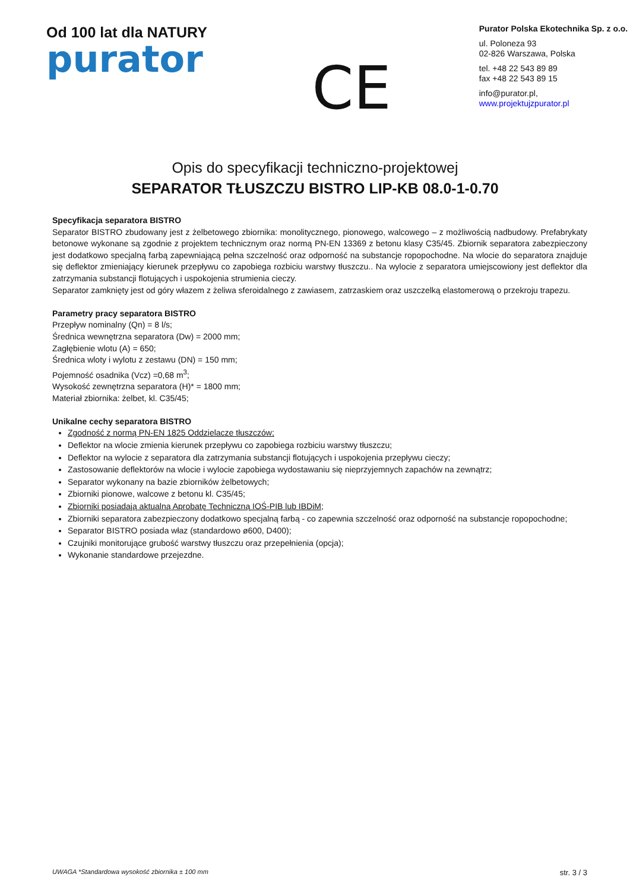Od 100 lat dla NATURY
purator
CE
Purator Polska Ekotechnika Sp. z o.o.
ul. Poloneza 93
02-826 Warszawa, Polska
tel. +48 22 543 89 89
fax +48 22 543 89 15
info@purator.pl, www.projektujzpurator.pl
Opis do specyfikacji techniczno-projektowej
SEPARATOR TŁUSZCZU BISTRO LIP-KB 08.0-1-0.70
Specyfikacja separatora BISTRO
Separator BISTRO zbudowany jest z żelbetowego zbiornika: monolitycznego, pionowego, walcowego – z możliwością nadbudowy. Prefabrykaty betonowe wykonane są zgodnie z projektem technicznym oraz normą PN-EN 13369 z betonu klasy C35/45. Zbiornik separatora zabezpieczony jest dodatkowo specjalną farbą zapewniającą pełna szczelność oraz odporność na substancje ropopochodne. Na wlocie do separatora znajduje się deflektor zmieniający kierunek przepływu co zapobiega rozbiciu warstwy tłuszczu.. Na wylocie z separatora umiejscowiony jest deflektor dla zatrzymania substancji flotujących i uspokojenia strumienia cieczy.
Separator zamknięty jest od góry włazem z żeliwa sferoidalnego z zawiasem, zatrzaskiem oraz uszczelką elastomerową o przekroju trapezu.
Parametry pracy separatora BISTRO
Przepływ nominalny (Qn) = 8 l/s;
Średnica wewnętrzna separatora (Dw) = 2000 mm;
Zagłębienie wlotu (A) = 650;
Średnica wloty i wylotu z zestawu (DN) = 150 mm;
Pojemność osadnika (Vcz) =0,68 m<sup>3</sup>;
Wysokość zewnętrzna separatora (H)* = 1800 mm;
Materiał zbiornika: żelbet, kl. C35/45;
Unikalne cechy separatora BISTRO
Zgodność z normą PN-EN 1825 Oddzielacze tłuszczów;
Deflektor na wlocie zmienia kierunek przepływu co zapobiega rozbiciu warstwy tłuszczu;
Deflektor na wylocie z separatora dla zatrzymania substancji flotujących i uspokojenia przepływu cieczy;
Zastosowanie deflektorów na wlocie i wylocie zapobiega wydostawaniu się nieprzyjemnych zapachów na zewnątrz;
Separator wykonany na bazie zbiorników żelbetowych;
Zbiorniki pionowe, walcowe z betonu kl. C35/45;
Zbiorniki posiadają aktualną Aprobatę Techniczną IOŚ-PIB lub IBDiM;
Zbiorniki separatora zabezpieczony dodatkowo specjalną farbą - co zapewnia szczelność oraz odporność na substancje ropopochodne;
Separator BISTRO posiada właz (standardowo ø600, D400);
Czujniki monitorujące grubość warstwy tłuszczu oraz przepełnienia (opcja);
Wykonanie standardowe przejezdne.
UWAGA *Standardowa wysokość zbiornika ± 100 mm str. 3 / 3